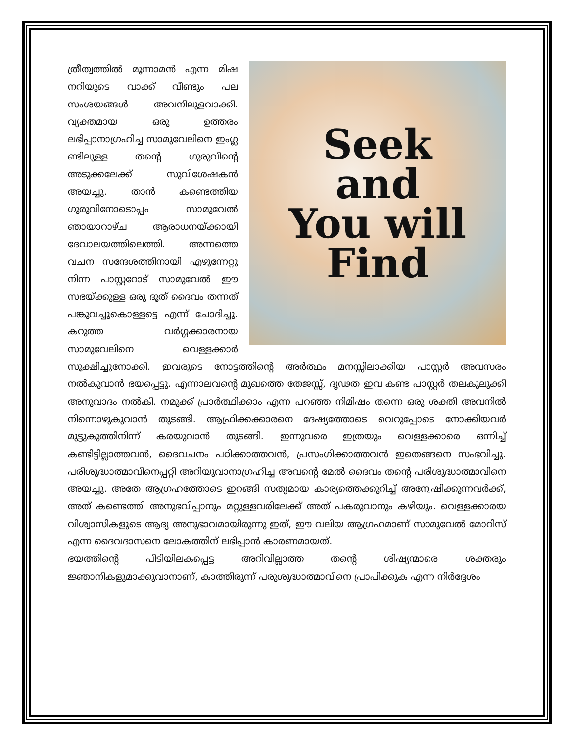Seek
and
You will
Find
ത്രീത്വത്തിൽ മൂന്നാമൻ എന്ന മിഷ നറിയുടെ വാക്ക് വീണ്ടും പല സംശയങ്ങൾ അവനിലുളവാക്കി. വ്യക്തമായ ഒരു ഉത്തരം ലഭിപ്പാനാഗ്രഹിച്ച സാമുവേലിനെ ഇംഗ്ല ണ്ടിലുള്ള തന്റെ ഗുരുവിന്റെ അടുക്കലേക്ക് സുവിശേഷകൻ അയച്ചു. താൻ കണ്ടെത്തിയ ഗുരുവിനോടൊപ്പം സാമുവേൽ ഞായാറാഴ്ച ആരാധനയ്ക്കായി ദേവാലയത്തിലെത്തി. അന്നത്തെ വചന സന്ദേശത്തിനായി എഴുന്നേറ്റു നിന്ന പാസ്റ്ററോട് സാമുവേൽ ഈ സഭയ്ക്കുള്ള ഒരു ദൂത് ദൈവം തന്നത് പങ്കുവച്ചുകൊള്ളട്ടെ എന്ന് ചോദിച്ചു. കറുത്ത വർഗ്ഗക്കാരനായ സാമുവേലിനെ വെള്ളക്കാർ സൂക്ഷിച്ചുനോക്കി. ഇവരുടെ നോട്ടത്തിന്റെ അർത്ഥം മനസ്സിലാക്കിയ പാസ്റ്റർ അവസരം നൽകുവാൻ ഭയപ്പെട്ടു. എന്നാലവന്റെ മുഖത്തെ തേജസ്സ്, ദൃഢത ഇവ കണ്ട പാസ്റ്റർ തലകുലുക്കി അനുവാദം നൽകി. നമുക്ക് പ്രാർത്ഥിക്കാം എന്ന പറഞ്ഞ നിമിഷം തന്നെ ഒരു ശക്തി അവനിൽ നിന്നൊഴുകുവാൻ തുടങ്ങി. ആഫ്രിക്കക്കാരനെ ദേഷ്യത്തോടെ വെറുപ്പോടെ നോക്കിയവർ മുട്ടുകുത്തിനിന്ന് കരയുവാൻ തുടങ്ങി. ഇന്നുവരെ ഇത്രയും വെള്ളക്കാരെ ഒന്നിച്ച് കണ്ടിട്ടില്ലാത്തവൻ, ദൈവചനം പഠിക്കാത്തവൻ, പ്രസംഗിക്കാത്തവൻ ഇതെങ്ങനെ സംഭവിച്ചു. പരിശുദ്ധാത്മാവിനെപ്പറ്റി അറിയുവാനാഗ്രഹിച്ച അവന്റെ മേൽ ദൈവം തന്റെ പരിശുദ്ധാത്മാവിനെ അയച്ചു. അതേ ആഗ്രഹത്തോടെ ഇറങ്ങി സത്യമായ കാര്യത്തെക്കുറിച്ച് അന്വേഷിക്കുന്നവർക്ക്, അത് കണ്ടെത്തി അനുഭവിപ്പാനും മറ്റുള്ളവരിലേക്ക് അത് പകരുവാനും കഴിയും. വെള്ളക്കാരയ വിശ്വാസികളുടെ ആദ്യ അനുഭാവമായിരുന്നു ഇത്, ഈ വലിയ ആഗ്രഹമാണ് സാമുവേൽ മോറിസ് എന്ന ദൈവദാസനെ ലോകത്തിന് ലഭിപ്പാൻ കാരണമായത്.
ഭയത്തിന്റെ പിടിയിലകപ്പെട്ട അറിവില്ലാത്ത തന്റെ ശിഷ്യന്മാരെ ശക്തരും ജ്ഞാനികളുമാക്കുവാനാണ്, കാത്തിരുന്ന് പരുശുദ്ധാത്മാവിനെ പ്രാപിക്കുക എന്ന നിർദ്ദേശം